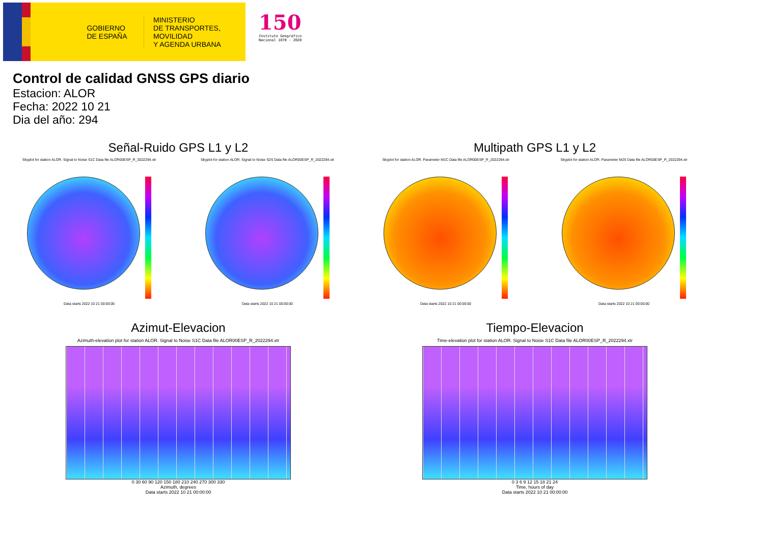GOBIERNO DE ESPAÑA
MINISTERIO
DE TRANSPORTES, MOVILIDAD
Y AGENDA URBANA
150
Instituto Geográfico
Nacional 1870 - 2020
Control de calidad GNSS GPS diario
Estacion: ALOR
Fecha: 2022 10 21
Dia del año: 294
Señal-Ruido GPS L1 y L2
Skyplot for station ALOR. Signal to Noise S1C Data file ALOR00ESP_R_2022294.xtr Skyplot for station ALOR. Signal to Noise S2S Data file ALOR00ESP_R_2022294.xtr
Data starts 2022 10 21 00:00:00 Data starts 2022 10 21 00:00:00
Multipath GPS L1 y L2
Skyplot for station ALOR. Parameter M1C Data file ALOR00ESP_R_2022294.xtr Skyplot for station ALOR. Parameter M2S Data file ALOR00ESP_R_2022294.xtr
Data starts 2022 10 21 00:00:00 Data starts 2022 10 21 00:00:00
Azimut-Elevacion
Azimuth-elevation plot for station ALOR. Signal to Noise S1C Data file ALOR00ESP_R_2022294.xtr
0 30 60 90 120 150 180 210 240 270 300 330
Azimuth, degrees
Data starts 2022 10 21 00:00:00
Tiempo-Elevacion
Time-elevation plot for station ALOR. Signal to Noise S1C Data file ALOR00ESP_R_2022294.xtr
0 3 6 9 12 15 18 21 24
Time, hours of day
Data starts 2022 10 21 00:00:00